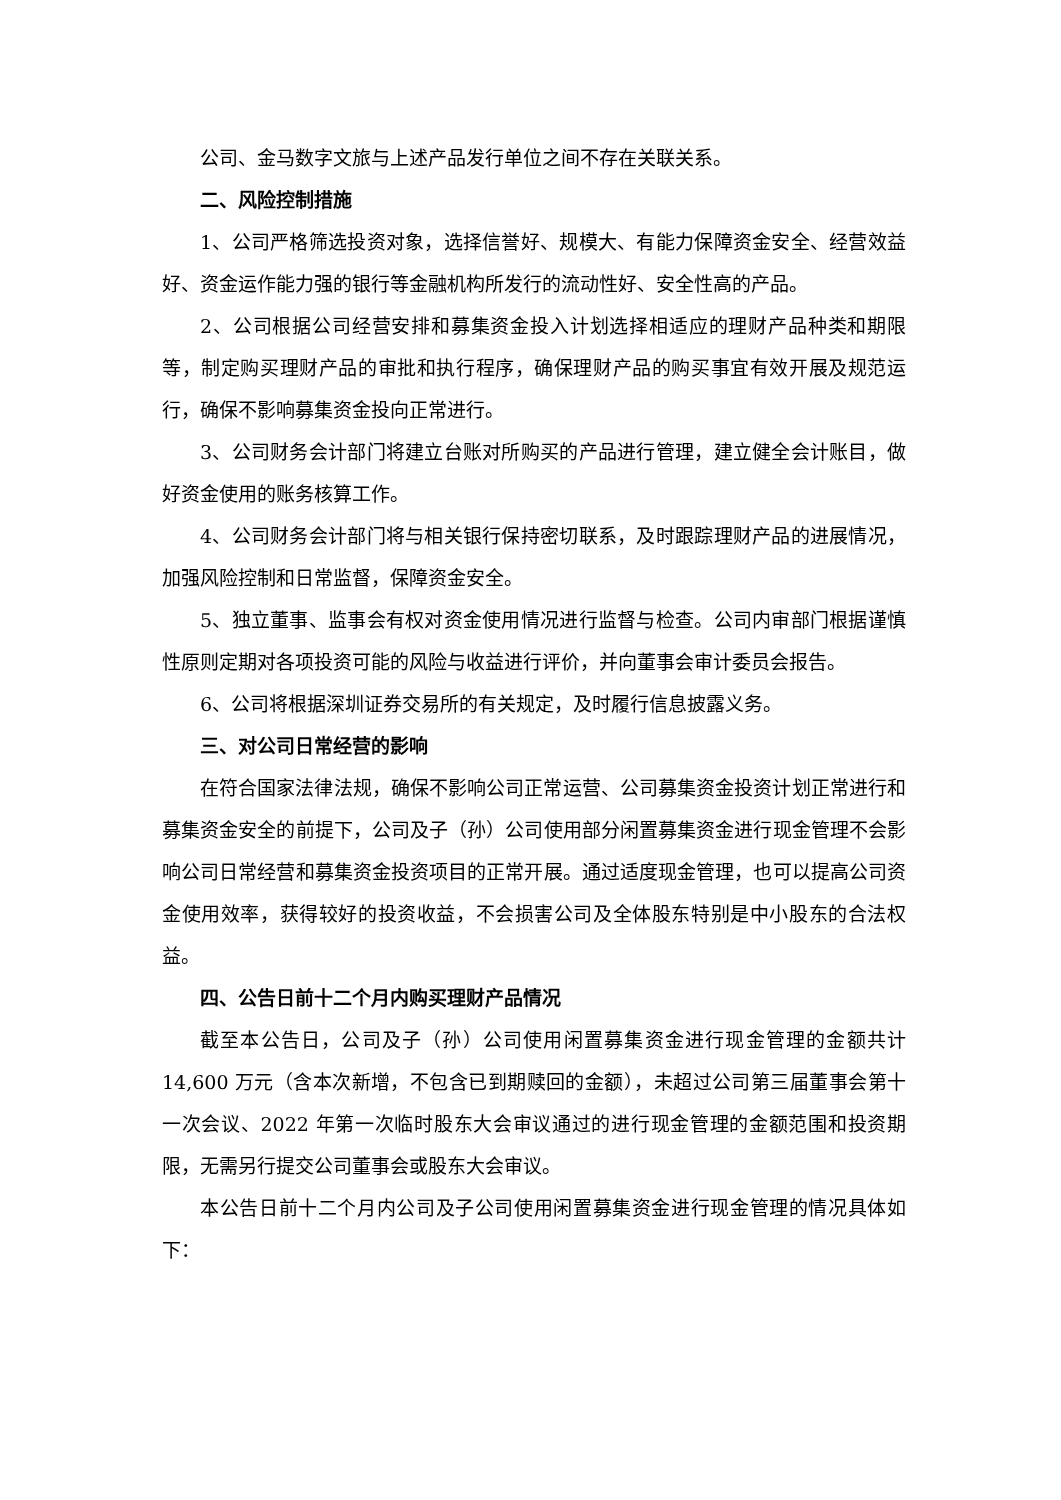公司、金马数字文旅与上述产品发行单位之间不存在关联关系。
二、风险控制措施
1、公司严格筛选投资对象，选择信誉好、规模大、有能力保障资金安全、经营效益好、资金运作能力强的银行等金融机构所发行的流动性好、安全性高的产品。
2、公司根据公司经营安排和募集资金投入计划选择相适应的理财产品种类和期限等，制定购买理财产品的审批和执行程序，确保理财产品的购买事宜有效开展及规范运行，确保不影响募集资金投向正常进行。
3、公司财务会计部门将建立台账对所购买的产品进行管理，建立健全会计账目，做好资金使用的账务核算工作。
4、公司财务会计部门将与相关银行保持密切联系，及时跟踪理财产品的进展情况，加强风险控制和日常监督，保障资金安全。
5、独立董事、监事会有权对资金使用情况进行监督与检查。公司内审部门根据谨慎性原则定期对各项投资可能的风险与收益进行评价，并向董事会审计委员会报告。
6、公司将根据深圳证券交易所的有关规定，及时履行信息披露义务。
三、对公司日常经营的影响
在符合国家法律法规，确保不影响公司正常运营、公司募集资金投资计划正常进行和募集资金安全的前提下，公司及子（孙）公司使用部分闲置募集资金进行现金管理不会影响公司日常经营和募集资金投资项目的正常开展。通过适度现金管理，也可以提高公司资金使用效率，获得较好的投资收益，不会损害公司及全体股东特别是中小股东的合法权益。
四、公告日前十二个月内购买理财产品情况
截至本公告日，公司及子（孙）公司使用闲置募集资金进行现金管理的金额共计 14,600 万元（含本次新增，不包含已到期赎回的金额），未超过公司第三届董事会第十一次会议、2022 年第一次临时股东大会审议通过的进行现金管理的金额范围和投资期限，无需另行提交公司董事会或股东大会审议。
本公告日前十二个月内公司及子公司使用闲置募集资金进行现金管理的情况具体如下：